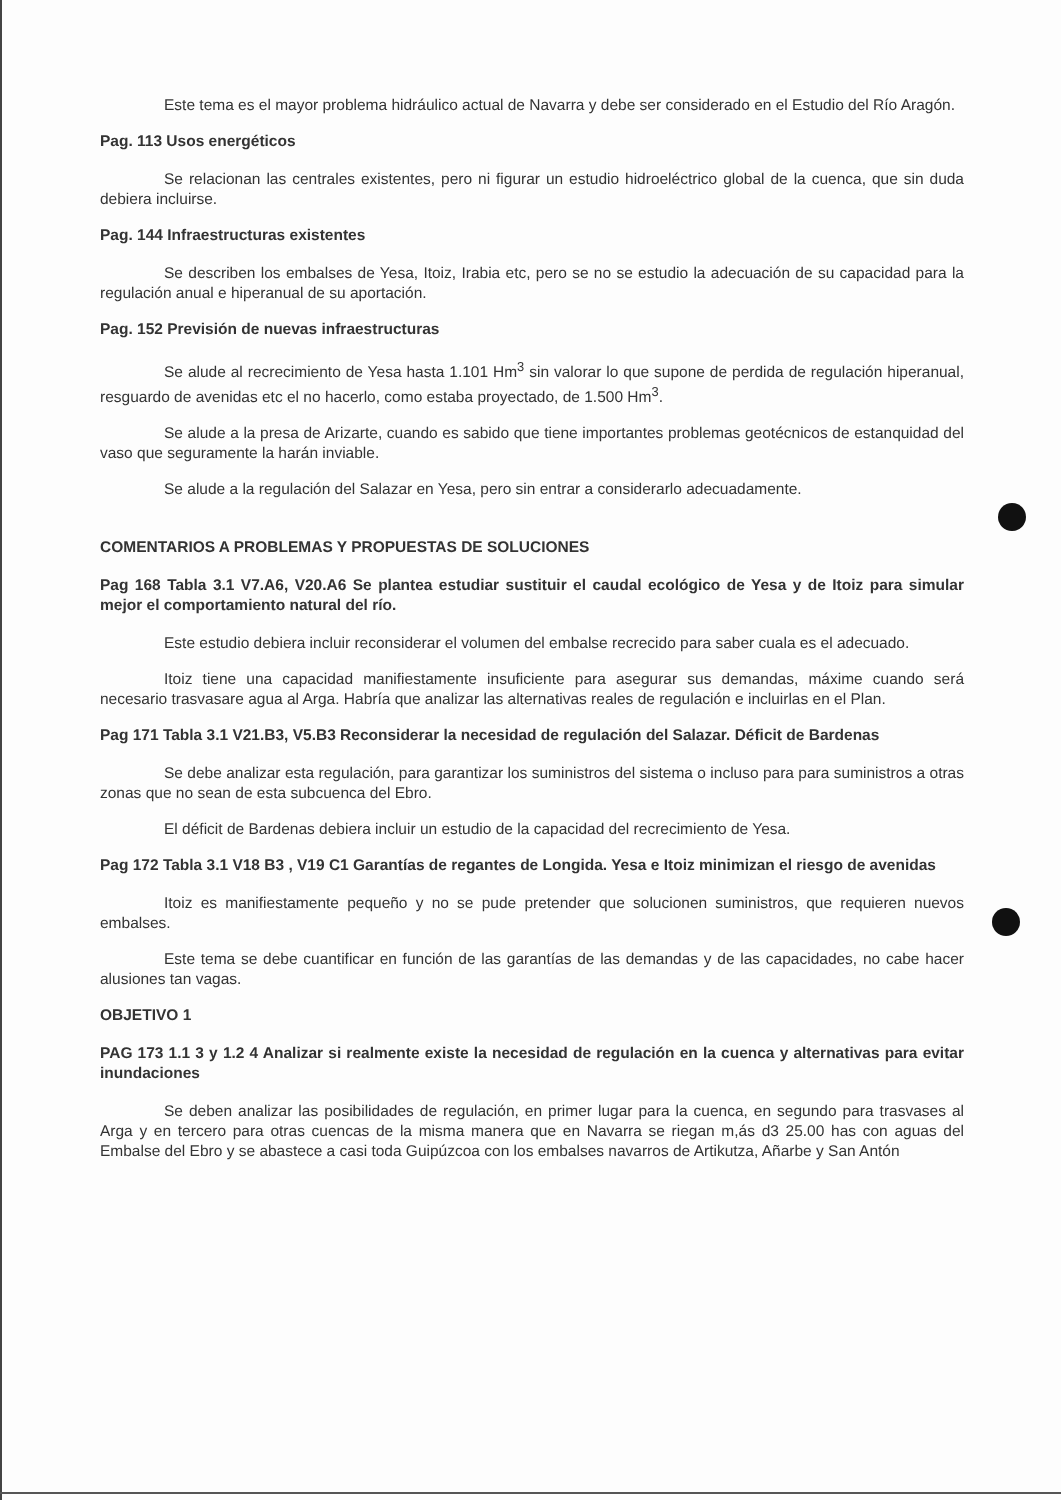Este tema es el mayor problema hidráulico actual de Navarra y debe ser considerado en el Estudio del Río Aragón.
Pag. 113 Usos energéticos
Se relacionan las centrales existentes, pero ni figurar un estudio hidroeléctrico global de la cuenca, que sin duda debiera incluirse.
Pag. 144 Infraestructuras existentes
Se describen los embalses de Yesa, Itoiz, Irabia etc, pero se no se estudio la adecuación de su capacidad para la regulación anual e hiperanual de su aportación.
Pag. 152 Previsión de nuevas infraestructuras
Se alude al recrecimiento de Yesa hasta 1.101 Hm<sup>3</sup> sin valorar lo que supone de perdida de regulación hiperanual, resguardo de avenidas etc el no hacerlo, como estaba proyectado, de 1.500 Hm<sup>3</sup>.
Se alude a la presa de Arizarte, cuando es sabido que tiene importantes problemas geotécnicos de estanquidad del vaso que seguramente la harán inviable.
Se alude a la regulación del Salazar en Yesa, pero sin entrar a considerarlo adecuadamente.
COMENTARIOS A PROBLEMAS Y PROPUESTAS DE SOLUCIONES
Pag 168 Tabla 3.1 V7.A6, V20.A6 Se plantea estudiar sustituir el caudal ecológico de Yesa y de Itoiz para simular mejor el comportamiento natural del río.
Este estudio debiera incluir reconsiderar el volumen del embalse recrecido para saber cuala es el adecuado.
Itoiz tiene una capacidad manifiestamente insuficiente para asegurar sus demandas, máxime cuando será necesario trasvasare agua al Arga. Habría que analizar las alternativas reales de regulación e incluirlas en el Plan.
Pag 171 Tabla 3.1 V21.B3, V5.B3 Reconsiderar la necesidad de regulación del Salazar. Déficit de Bardenas
Se debe analizar esta regulación, para garantizar los suministros del sistema o incluso para para suministros a otras zonas que no sean de esta subcuenca del Ebro.
El déficit de Bardenas debiera incluir un estudio de la capacidad del recrecimiento de Yesa.
Pag 172 Tabla 3.1 V18 B3 , V19 C1 Garantías de regantes de Longida. Yesa e Itoiz minimizan el riesgo de avenidas
Itoiz es manifiestamente pequeño y no se pude pretender que solucionen suministros, que requieren nuevos embalses.
Este tema se debe cuantificar en función de las garantías de las demandas y de las capacidades, no cabe hacer alusiones tan vagas.
OBJETIVO 1
PAG 173 1.1 3 y 1.2 4 Analizar si realmente existe la necesidad de regulación en la cuenca y alternativas para evitar inundaciones
Se deben analizar las posibilidades de regulación, en primer lugar para la cuenca, en segundo para trasvases al Arga y en tercero para otras cuencas de la misma manera que en Navarra se riegan m,ás d3 25.00 has con aguas del Embalse del Ebro y se abastece a casi toda Guipúzcoa con los embalses navarros de Artikutza, Añarbe y San Antón